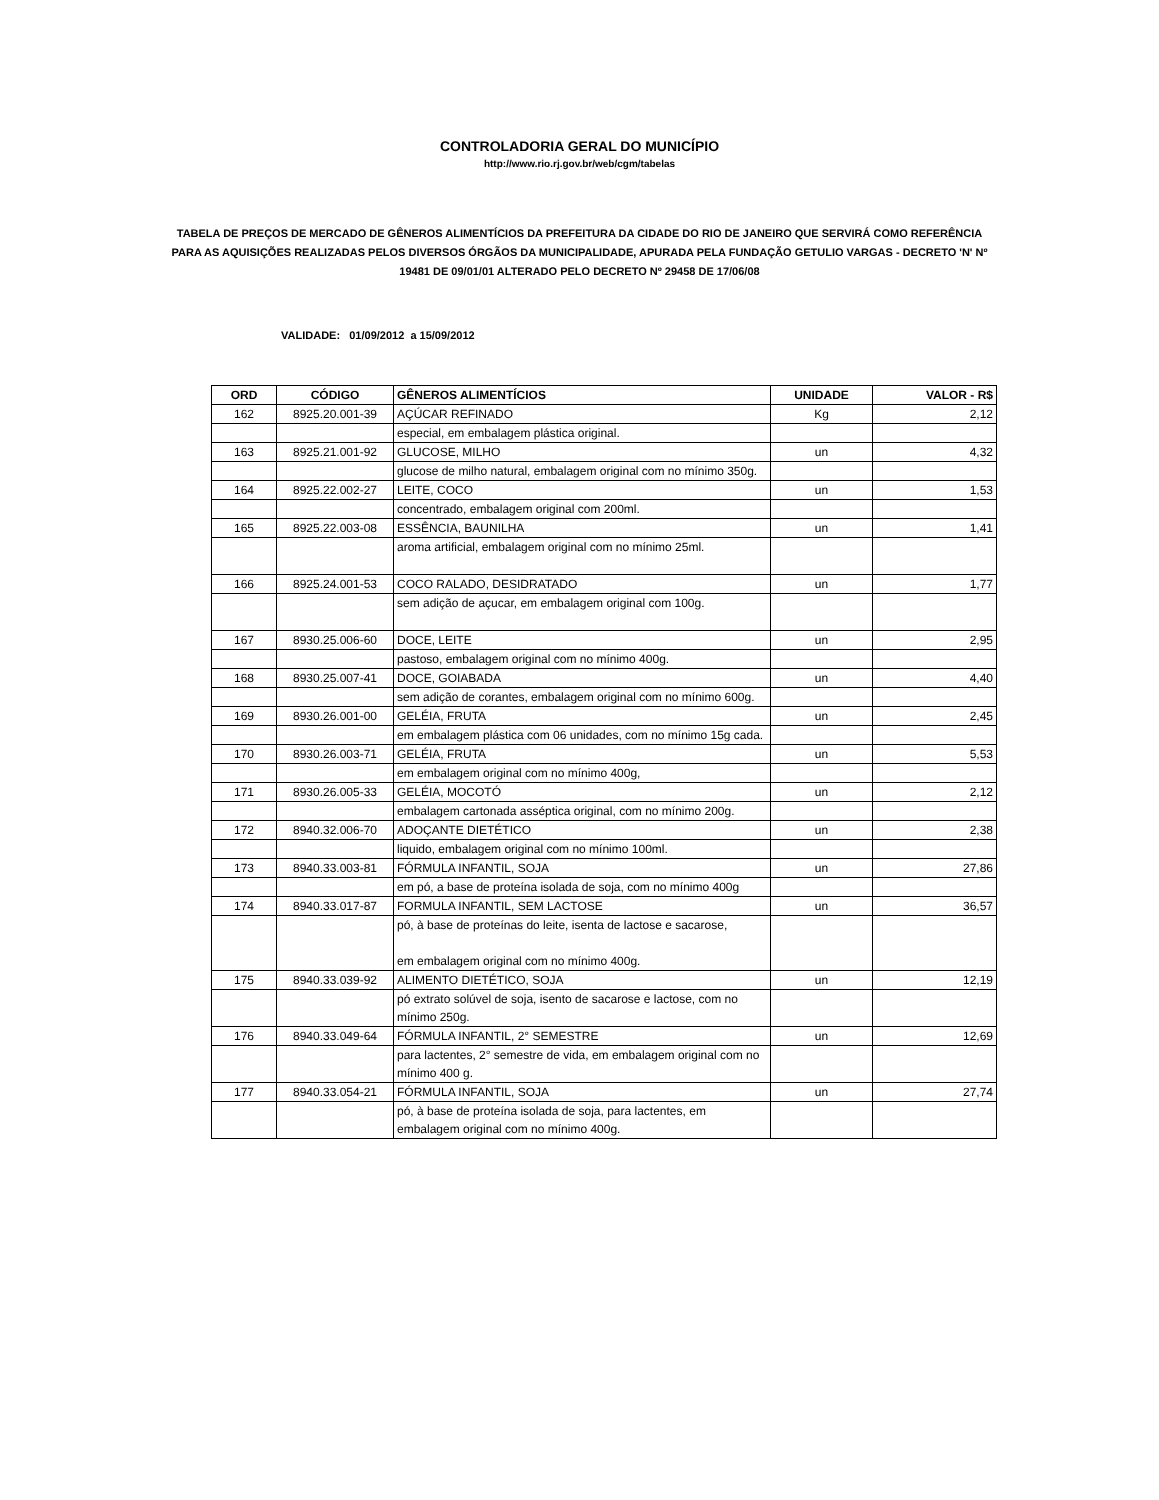CONTROLADORIA GERAL DO MUNICÍPIO
http://www.rio.rj.gov.br/web/cgm/tabelas
TABELA DE PREÇOS DE MERCADO DE GÊNEROS ALIMENTÍCIOS DA PREFEITURA DA CIDADE DO RIO DE JANEIRO QUE SERVIRÁ COMO REFERÊNCIA PARA AS AQUISIÇÕES REALIZADAS PELOS DIVERSOS ÓRGÃOS DA MUNICIPALIDADE, APURADA PELA FUNDAÇÃO GETULIO VARGAS - DECRETO 'N' Nº 19481 DE 09/01/01 ALTERADO PELO DECRETO Nº 29458 DE 17/06/08
VALIDADE: 01/09/2012 a 15/09/2012
| ORD | CÓDIGO | GÊNEROS ALIMENTÍCIOS | UNIDADE | VALOR - R$ |
| --- | --- | --- | --- | --- |
| 162 | 8925.20.001-39 | AÇÚCAR REFINADO | Kg | 2,12 |
| | | especial, em embalagem plástica original. | | |
| 163 | 8925.21.001-92 | GLUCOSE, MILHO | un | 4,32 |
| | | glucose de milho natural, embalagem original com no mínimo 350g. | | |
| 164 | 8925.22.002-27 | LEITE, COCO | un | 1,53 |
| | | concentrado, embalagem original com 200ml. | | |
| 165 | 8925.22.003-08 | ESSÊNCIA, BAUNILHA | un | 1,41 |
| | | aroma artificial, embalagem original com no mínimo 25ml. | | |
| 166 | 8925.24.001-53 | COCO RALADO, DESIDRATADO | un | 1,77 |
| | | sem adição de açucar, em embalagem original com 100g. | | |
| 167 | 8930.25.006-60 | DOCE, LEITE | un | 2,95 |
| | | pastoso, embalagem original com no mínimo 400g. | | |
| 168 | 8930.25.007-41 | DOCE, GOIABADA | un | 4,40 |
| | | sem adição de corantes, embalagem original com no mínimo 600g. | | |
| 169 | 8930.26.001-00 | GELÉIA, FRUTA | un | 2,45 |
| | | em embalagem plástica com 06 unidades, com no mínimo 15g cada. | | |
| 170 | 8930.26.003-71 | GELÉIA, FRUTA | un | 5,53 |
| | | em embalagem original com no mínimo 400g, | | |
| 171 | 8930.26.005-33 | GELÉIA, MOCOTÓ | un | 2,12 |
| | | embalagem cartonada asséptica original, com no mínimo 200g. | | |
| 172 | 8940.32.006-70 | ADOÇANTE DIETÉTICO | un | 2,38 |
| | | liquido, embalagem original com no mínimo 100ml. | | |
| 173 | 8940.33.003-81 | FÓRMULA INFANTIL, SOJA | un | 27,86 |
| | | em pó, a base de proteína isolada de soja, com no mínimo 400g | | |
| 174 | 8940.33.017-87 | FORMULA INFANTIL, SEM LACTOSE | un | 36,57 |
| | | pó, à base de proteínas do leite, isenta de lactose e sacarose, em embalagem original com no mínimo 400g. | | |
| 175 | 8940.33.039-92 | ALIMENTO DIETÉTICO, SOJA | un | 12,19 |
| | | pó extrato solúvel de soja, isento de sacarose e lactose, com no mínimo 250g. | | |
| 176 | 8940.33.049-64 | FÓRMULA INFANTIL, 2° SEMESTRE | un | 12,69 |
| | | para lactentes, 2° semestre de vida, em embalagem original com no mínimo 400 g. | | |
| 177 | 8940.33.054-21 | FÓRMULA INFANTIL, SOJA | un | 27,74 |
| | | pó, à base de proteína isolada de soja, para lactentes, em embalagem original com no mínimo 400g. | | |